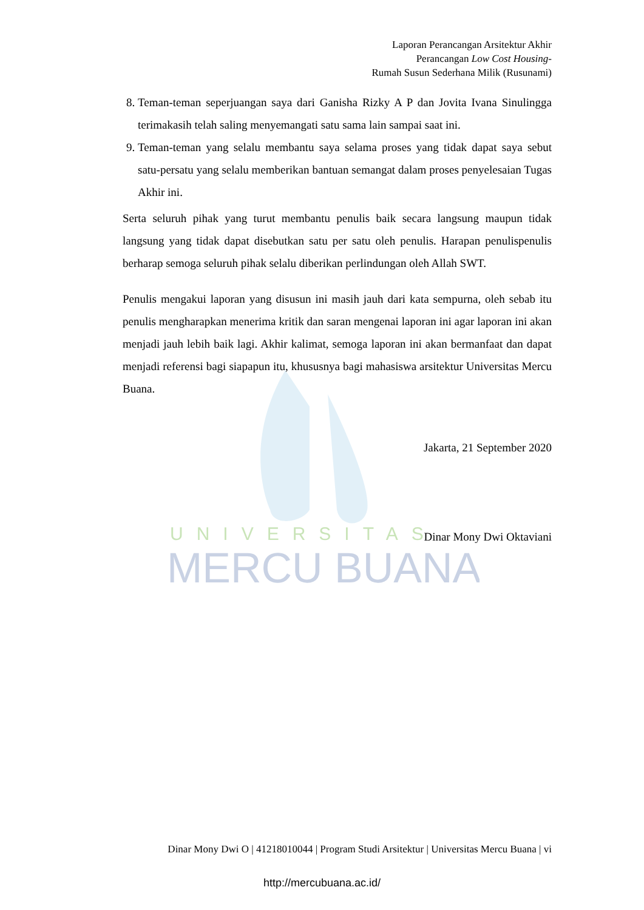UNIVERSITAS
MERCU BUANA
Laporan Perancangan Arsitektur Akhir
Perancangan Low Cost Housing-
Rumah Susun Sederhana Milik (Rusunami)
8. Teman-teman seperjuangan saya dari Ganisha Rizky A P dan Jovita Ivana Sinulingga terimakasih telah saling menyemangati satu sama lain sampai saat ini.
9. Teman-teman yang selalu membantu saya selama proses yang tidak dapat saya sebut satu-persatu yang selalu memberikan bantuan semangat dalam proses penyelesaian Tugas Akhir ini.
Serta seluruh pihak yang turut membantu penulis baik secara langsung maupun tidak langsung yang tidak dapat disebutkan satu per satu oleh penulis. Harapan penulispenulis berharap semoga seluruh pihak selalu diberikan perlindungan oleh Allah SWT.
Penulis mengakui laporan yang disusun ini masih jauh dari kata sempurna, oleh sebab itu penulis mengharapkan menerima kritik dan saran mengenai laporan ini agar laporan ini akan menjadi jauh lebih baik lagi. Akhir kalimat, semoga laporan ini akan bermanfaat dan dapat menjadi referensi bagi siapapun itu, khususnya bagi mahasiswa arsitektur Universitas Mercu Buana.
Jakarta, 21 September 2020
Dinar Mony Dwi Oktaviani
Dinar Mony Dwi O | 41218010044 | Program Studi Arsitektur | Universitas Mercu Buana | vi
http://mercubuana.ac.id/